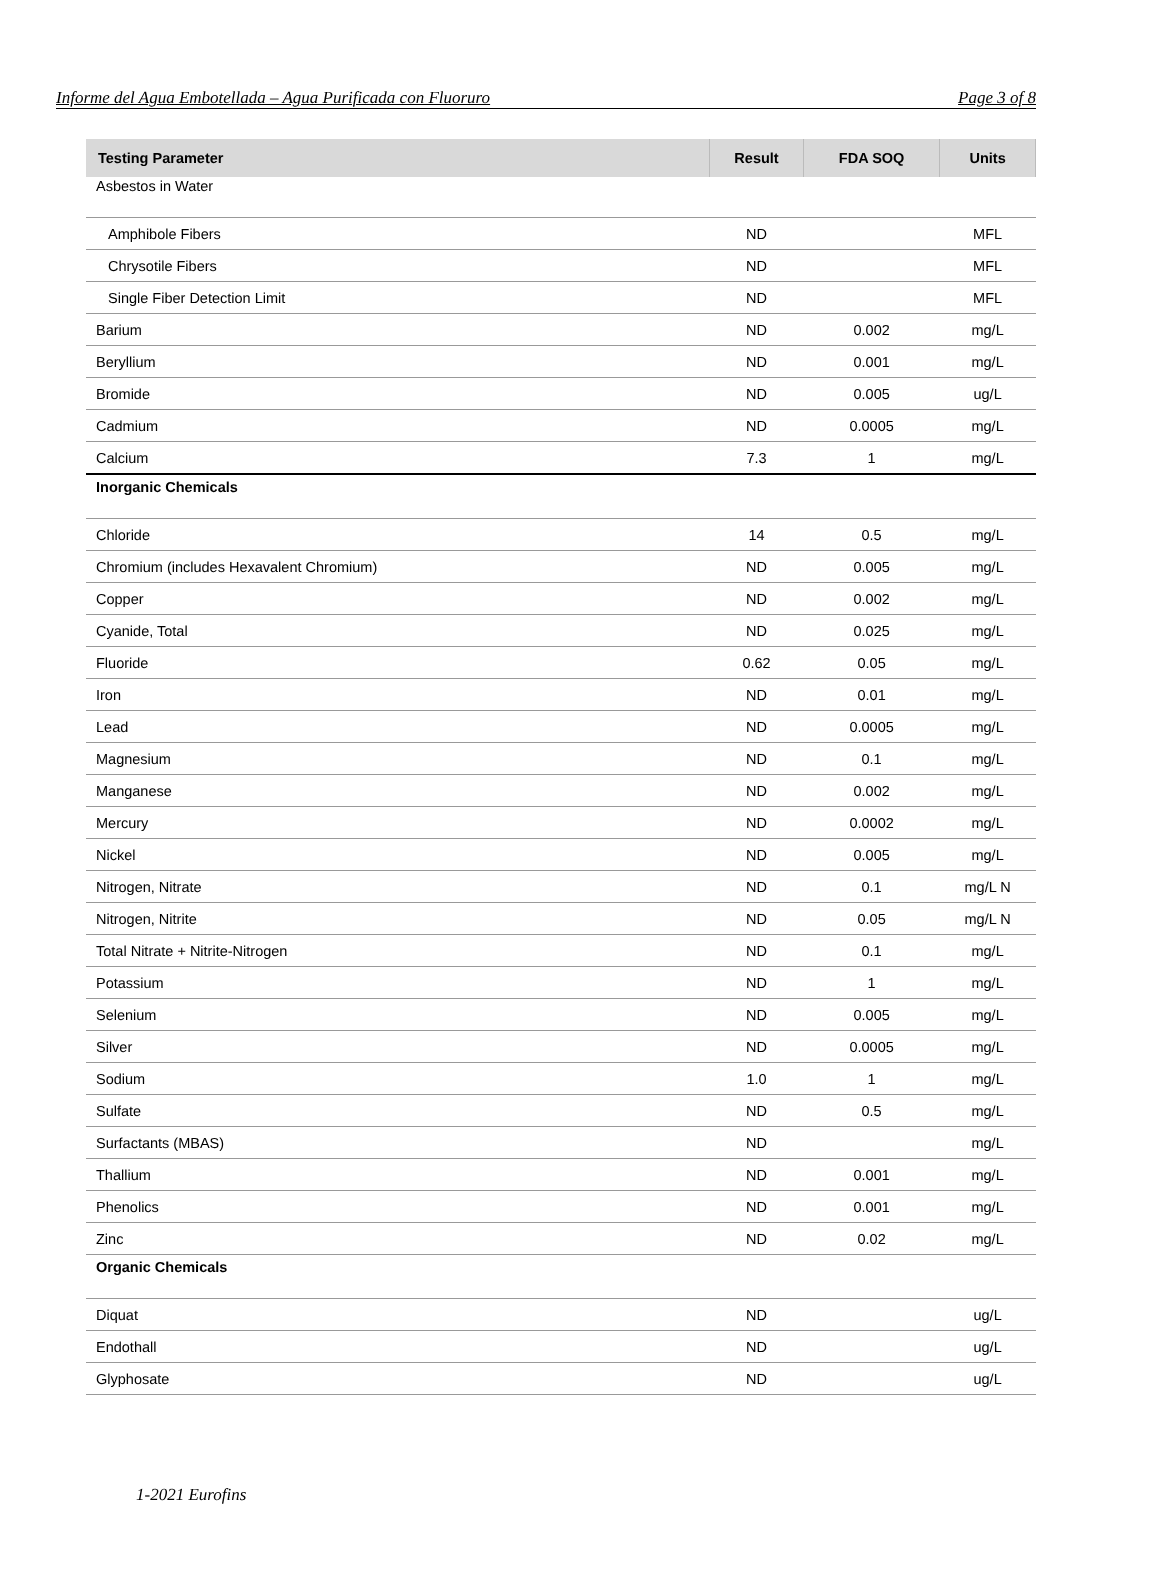Informe del Agua Embotellada – Agua Purificada con Fluoruro Page 3 of 8
| Testing Parameter | Result | FDA SOQ | Units |
| --- | --- | --- | --- |
| Asbestos in Water | | | |
| Amphibole Fibers | ND | | MFL |
| Chrysotile Fibers | ND | | MFL |
| Single Fiber Detection Limit | ND | | MFL |
| Barium | ND | 0.002 | mg/L |
| Beryllium | ND | 0.001 | mg/L |
| Bromide | ND | 0.005 | ug/L |
| Cadmium | ND | 0.0005 | mg/L |
| Calcium | 7.3 | 1 | mg/L |
| Inorganic Chemicals | | | |
| Chloride | 14 | 0.5 | mg/L |
| Chromium (includes Hexavalent Chromium) | ND | 0.005 | mg/L |
| Copper | ND | 0.002 | mg/L |
| Cyanide, Total | ND | 0.025 | mg/L |
| Fluoride | 0.62 | 0.05 | mg/L |
| Iron | ND | 0.01 | mg/L |
| Lead | ND | 0.0005 | mg/L |
| Magnesium | ND | 0.1 | mg/L |
| Manganese | ND | 0.002 | mg/L |
| Mercury | ND | 0.0002 | mg/L |
| Nickel | ND | 0.005 | mg/L |
| Nitrogen, Nitrate | ND | 0.1 | mg/L N |
| Nitrogen, Nitrite | ND | 0.05 | mg/L N |
| Total Nitrate + Nitrite-Nitrogen | ND | 0.1 | mg/L |
| Potassium | ND | 1 | mg/L |
| Selenium | ND | 0.005 | mg/L |
| Silver | ND | 0.0005 | mg/L |
| Sodium | 1.0 | 1 | mg/L |
| Sulfate | ND | 0.5 | mg/L |
| Surfactants (MBAS) | ND | | mg/L |
| Thallium | ND | 0.001 | mg/L |
| Phenolics | ND | 0.001 | mg/L |
| Zinc | ND | 0.02 | mg/L |
| Organic Chemicals | | | |
| Diquat | ND | | ug/L |
| Endothall | ND | | ug/L |
| Glyphosate | ND | | ug/L |
1-2021 Eurofins